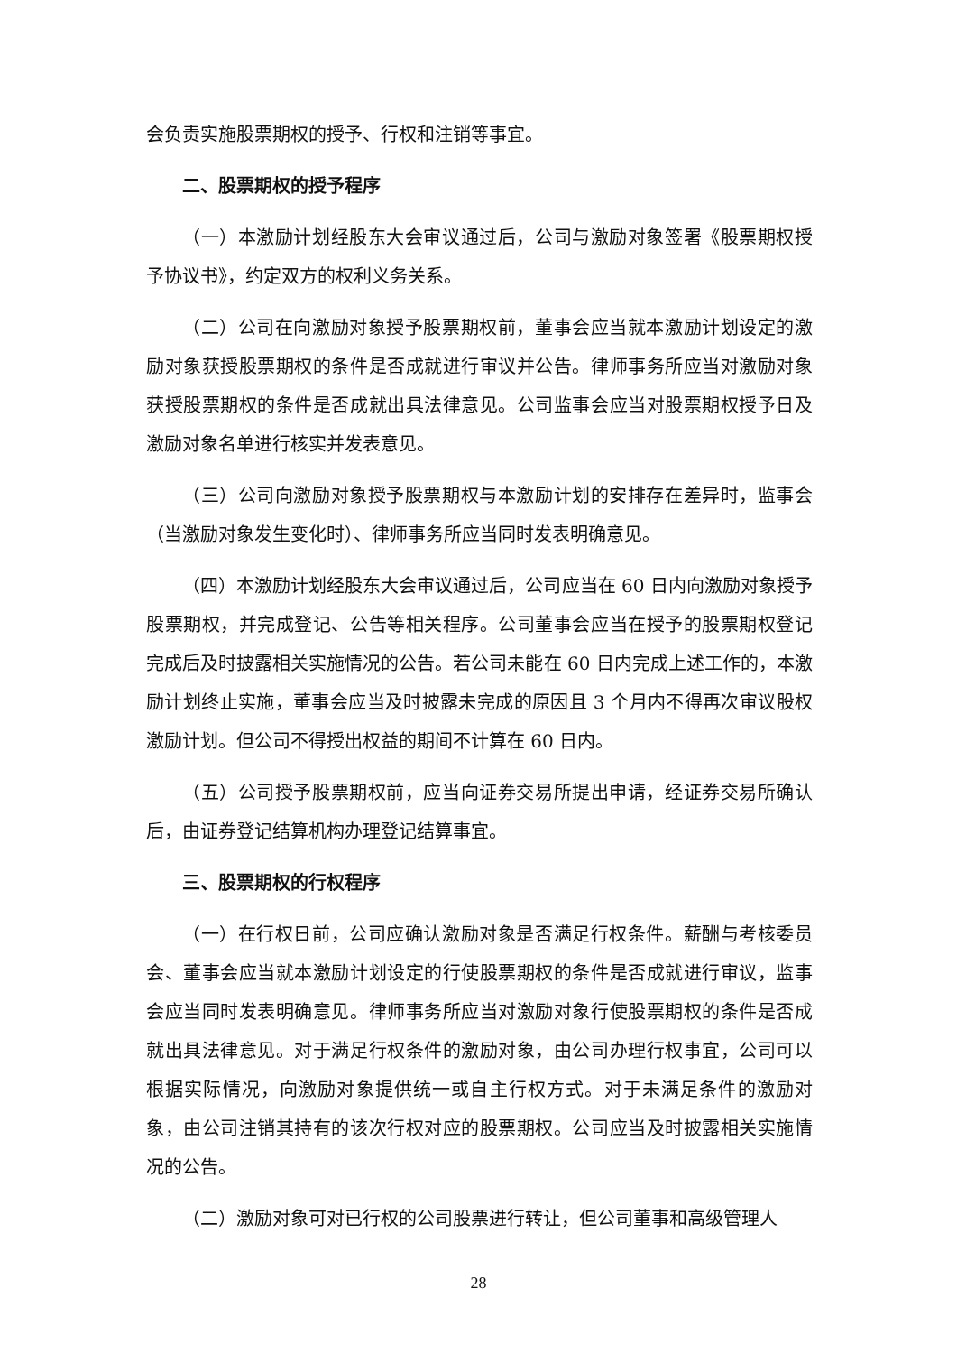会负责实施股票期权的授予、行权和注销等事宜。
二、股票期权的授予程序
（一）本激励计划经股东大会审议通过后，公司与激励对象签署《股票期权授予协议书》，约定双方的权利义务关系。
（二）公司在向激励对象授予股票期权前，董事会应当就本激励计划设定的激励对象获授股票期权的条件是否成就进行审议并公告。律师事务所应当对激励对象获授股票期权的条件是否成就出具法律意见。公司监事会应当对股票期权授予日及激励对象名单进行核实并发表意见。
（三）公司向激励对象授予股票期权与本激励计划的安排存在差异时，监事会（当激励对象发生变化时）、律师事务所应当同时发表明确意见。
（四）本激励计划经股东大会审议通过后，公司应当在 60 日内向激励对象授予股票期权，并完成登记、公告等相关程序。公司董事会应当在授予的股票期权登记完成后及时披露相关实施情况的公告。若公司未能在 60 日内完成上述工作的，本激励计划终止实施，董事会应当及时披露未完成的原因且 3 个月内不得再次审议股权激励计划。但公司不得授出权益的期间不计算在 60 日内。
（五）公司授予股票期权前，应当向证券交易所提出申请，经证券交易所确认后，由证券登记结算机构办理登记结算事宜。
三、股票期权的行权程序
（一）在行权日前，公司应确认激励对象是否满足行权条件。薪酬与考核委员会、董事会应当就本激励计划设定的行使股票期权的条件是否成就进行审议，监事会应当同时发表明确意见。律师事务所应当对激励对象行使股票期权的条件是否成就出具法律意见。对于满足行权条件的激励对象，由公司办理行权事宜，公司可以根据实际情况，向激励对象提供统一或自主行权方式。对于未满足条件的激励对象，由公司注销其持有的该次行权对应的股票期权。公司应当及时披露相关实施情况的公告。
（二）激励对象可对已行权的公司股票进行转让，但公司董事和高级管理人
28